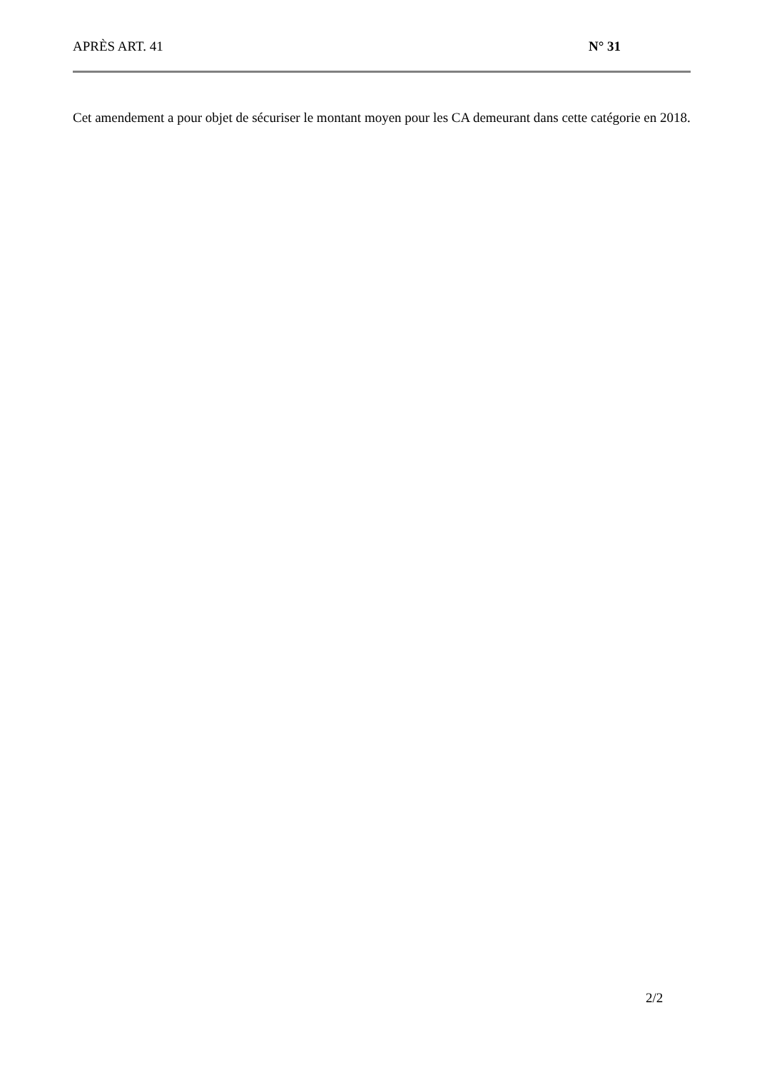APRÈS ART. 41 N° 31
Cet amendement a pour objet de sécuriser le montant moyen pour les CA demeurant dans cette catégorie en 2018.
2/2